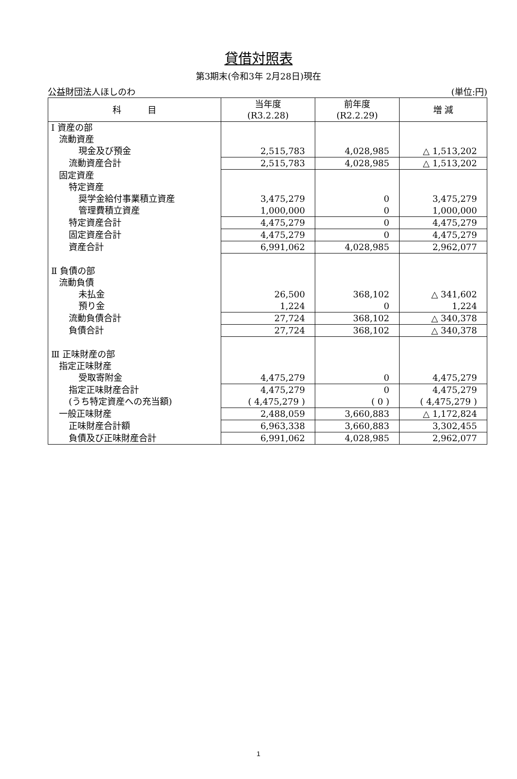貸借対照表
第3期末(令和3年 2月28日)現在
公益財団法人ほしのわ (単位:円)
| 科 目 | 当年度 (R3.2.28) | 前年度 (R2.2.29) | 増 減 |
| --- | --- | --- | --- |
| Ⅰ 資産の部 | | | |
| 流動資産 | | | |
| 現金及び預金 | 2,515,783 | 4,028,985 | △ 1,513,202 |
| 流動資産合計 | 2,515,783 | 4,028,985 | △ 1,513,202 |
| 固定資産 | | | |
| 特定資産 | | | |
| 奨学金給付事業積立資産 | 3,475,279 | 0 | 3,475,279 |
| 管理費積立資産 | 1,000,000 | 0 | 1,000,000 |
| 特定資産合計 | 4,475,279 | 0 | 4,475,279 |
| 固定資産合計 | 4,475,279 | 0 | 4,475,279 |
| 資産合計 | 6,991,062 | 4,028,985 | 2,962,077 |
| Ⅱ 負債の部 | | | |
| 流動負債 | | | |
| 未払金 | 26,500 | 368,102 | △ 341,602 |
| 預り金 | 1,224 | 0 | 1,224 |
| 流動負債合計 | 27,724 | 368,102 | △ 340,378 |
| 負債合計 | 27,724 | 368,102 | △ 340,378 |
| Ⅲ 正味財産の部 | | | |
| 指定正味財産 | | | |
| 受取寄附金 | 4,475,279 | 0 | 4,475,279 |
| 指定正味財産合計 | 4,475,279 | 0 | 4,475,279 |
| (うち特定資産への充当額) | ( 4,475,279 ) | ( 0 ) | ( 4,475,279 ) |
| 一般正味財産 | 2,488,059 | 3,660,883 | △ 1,172,824 |
| 正味財産合計額 | 6,963,338 | 3,660,883 | 3,302,455 |
| 負債及び正味財産合計 | 6,991,062 | 4,028,985 | 2,962,077 |
1